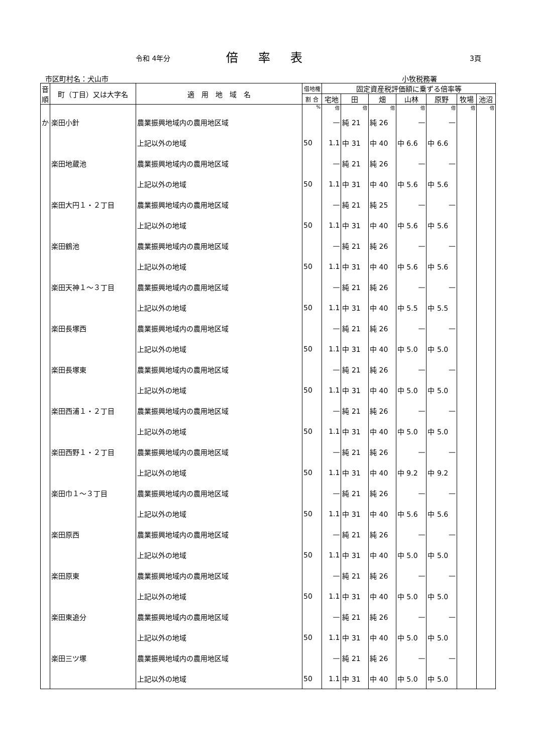令和 4年分 倍率表 3頁
市区町村名：犬山市 小牧税務署
| 音順 | 町（丁目）又は大字名 | 適 用 地 域 名 | 借地権 | 固定資産税評価額に乗ずる倍率等 | | | | | | |
| --- | --- | --- | --- | --- | --- | --- | --- | --- | --- | --- |
| | | | 割 合 | 宅地 | 田 | 畑 | 山林 | 原野 | 牧場 | 池沼 |
| | | | % | 倍 | 倍 | 倍 | 倍 | 倍 | 倍 | 倍 |
| か | 楽田小針 | 農業振興地域内の農用地区域 | | — | 純 21 | 純 26 | — | — | | |
| | | 上記以外の地域 | 50 | 1.1 | 中 31 | 中 40 | 中 6.6 | 中 6.6 | | |
| | 楽田地蔵池 | 農業振興地域内の農用地区域 | | — | 純 21 | 純 26 | — | — | | |
| | | 上記以外の地域 | 50 | 1.1 | 中 31 | 中 40 | 中 5.6 | 中 5.6 | | |
| | 楽田大円１・２丁目 | 農業振興地域内の農用地区域 | | — | 純 21 | 純 25 | — | — | | |
| | | 上記以外の地域 | 50 | 1.1 | 中 31 | 中 40 | 中 5.6 | 中 5.6 | | |
| | 楽田鶴池 | 農業振興地域内の農用地区域 | | — | 純 21 | 純 26 | — | — | | |
| | | 上記以外の地域 | 50 | 1.1 | 中 31 | 中 40 | 中 5.6 | 中 5.6 | | |
| | 楽田天神１～３丁目 | 農業振興地域内の農用地区域 | | — | 純 21 | 純 26 | — | — | | |
| | | 上記以外の地域 | 50 | 1.1 | 中 31 | 中 40 | 中 5.5 | 中 5.5 | | |
| | 楽田長塚西 | 農業振興地域内の農用地区域 | | — | 純 21 | 純 26 | — | — | | |
| | | 上記以外の地域 | 50 | 1.1 | 中 31 | 中 40 | 中 5.0 | 中 5.0 | | |
| | 楽田長塚東 | 農業振興地域内の農用地区域 | | — | 純 21 | 純 26 | — | — | | |
| | | 上記以外の地域 | 50 | 1.1 | 中 31 | 中 40 | 中 5.0 | 中 5.0 | | |
| | 楽田西浦１・２丁目 | 農業振興地域内の農用地区域 | | — | 純 21 | 純 26 | — | — | | |
| | | 上記以外の地域 | 50 | 1.1 | 中 31 | 中 40 | 中 5.0 | 中 5.0 | | |
| | 楽田西野１・２丁目 | 農業振興地域内の農用地区域 | | — | 純 21 | 純 26 | — | — | | |
| | | 上記以外の地域 | 50 | 1.1 | 中 31 | 中 40 | 中 9.2 | 中 9.2 | | |
| | 楽田巾１～３丁目 | 農業振興地域内の農用地区域 | | — | 純 21 | 純 26 | — | — | | |
| | | 上記以外の地域 | 50 | 1.1 | 中 31 | 中 40 | 中 5.6 | 中 5.6 | | |
| | 楽田原西 | 農業振興地域内の農用地区域 | | — | 純 21 | 純 26 | — | — | | |
| | | 上記以外の地域 | 50 | 1.1 | 中 31 | 中 40 | 中 5.0 | 中 5.0 | | |
| | 楽田原東 | 農業振興地域内の農用地区域 | | — | 純 21 | 純 26 | — | — | | |
| | | 上記以外の地域 | 50 | 1.1 | 中 31 | 中 40 | 中 5.0 | 中 5.0 | | |
| | 楽田東追分 | 農業振興地域内の農用地区域 | | — | 純 21 | 純 26 | — | — | | |
| | | 上記以外の地域 | 50 | 1.1 | 中 31 | 中 40 | 中 5.0 | 中 5.0 | | |
| | 楽田三ツ塚 | 農業振興地域内の農用地区域 | | — | 純 21 | 純 26 | — | — | | |
| | | 上記以外の地域 | 50 | 1.1 | 中 31 | 中 40 | 中 5.0 | 中 5.0 | | |